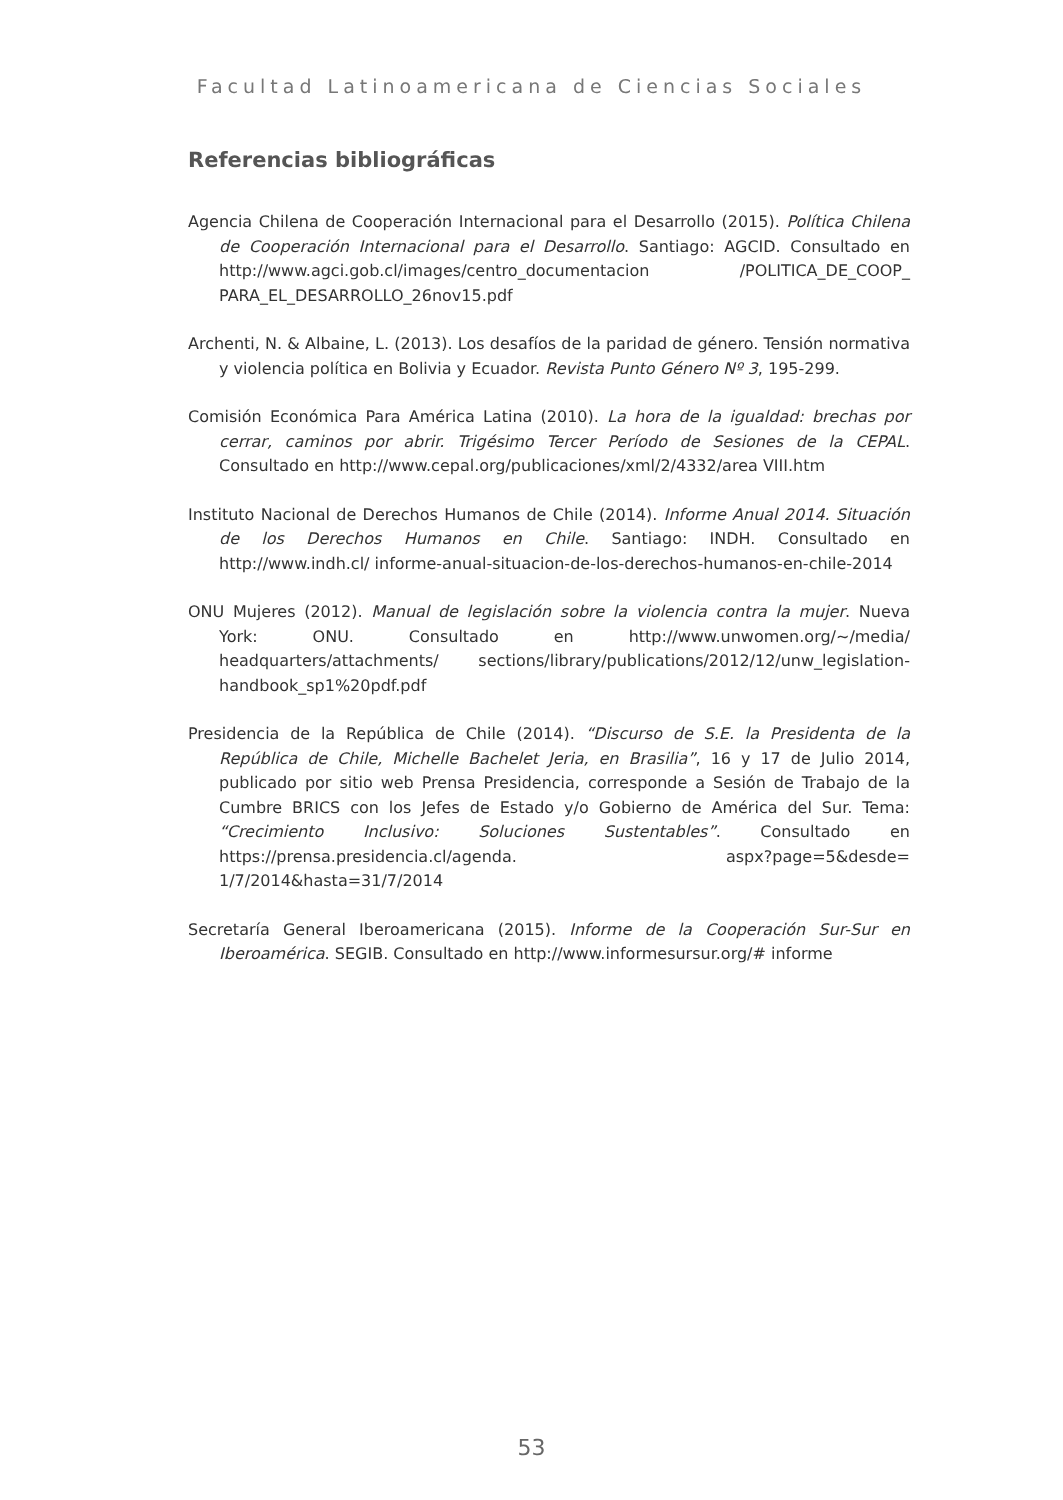Facultad Latinoamericana de Ciencias Sociales
Referencias bibliográficas
Agencia Chilena de Cooperación Internacional para el Desarrollo (2015). Política Chilena de Cooperación Internacional para el Desarrollo. Santiago: AGCID. Consultado en http://www.agci.gob.cl/images/centro_documentacion /POLITICA_DE_COOP_ PARA_EL_DESARROLLO_26nov15.pdf
Archenti, N. & Albaine, L. (2013). Los desafíos de la paridad de género. Tensión normativa y violencia política en Bolivia y Ecuador. Revista Punto Género Nº 3, 195-299.
Comisión Económica Para América Latina (2010). La hora de la igualdad: brechas por cerrar, caminos por abrir. Trigésimo Tercer Período de Sesiones de la CEPAL. Consultado en http://www.cepal.org/publicaciones/xml/2/4332/area VIII.htm
Instituto Nacional de Derechos Humanos de Chile (2014). Informe Anual 2014. Situación de los Derechos Humanos en Chile. Santiago: INDH. Consultado en http://www.indh.cl/ informe-anual-situacion-de-los-derechos-humanos-en-chile-2014
ONU Mujeres (2012). Manual de legislación sobre la violencia contra la mujer. Nueva York: ONU. Consultado en http://www.unwomen.org/~/media/ headquarters/attachments/ sections/library/publications/2012/12/unw_legislation-handbook_sp1%20pdf.pdf
Presidencia de la República de Chile (2014). “Discurso de S.E. la Presidenta de la República de Chile, Michelle Bachelet Jeria, en Brasilia”, 16 y 17 de Julio 2014, publicado por sitio web Prensa Presidencia, corresponde a Sesión de Trabajo de la Cumbre BRICS con los Jefes de Estado y/o Gobierno de América del Sur. Tema: “Crecimiento Inclusivo: Soluciones Sustentables”. Consultado en https://prensa.presidencia.cl/agenda. aspx?page=5&desde= 1/7/2014&hasta=31/7/2014
Secretaría General Iberoamericana (2015). Informe de la Cooperación Sur-Sur en Iberoamérica. SEGIB. Consultado en http://www.informesursur.org/# informe
53